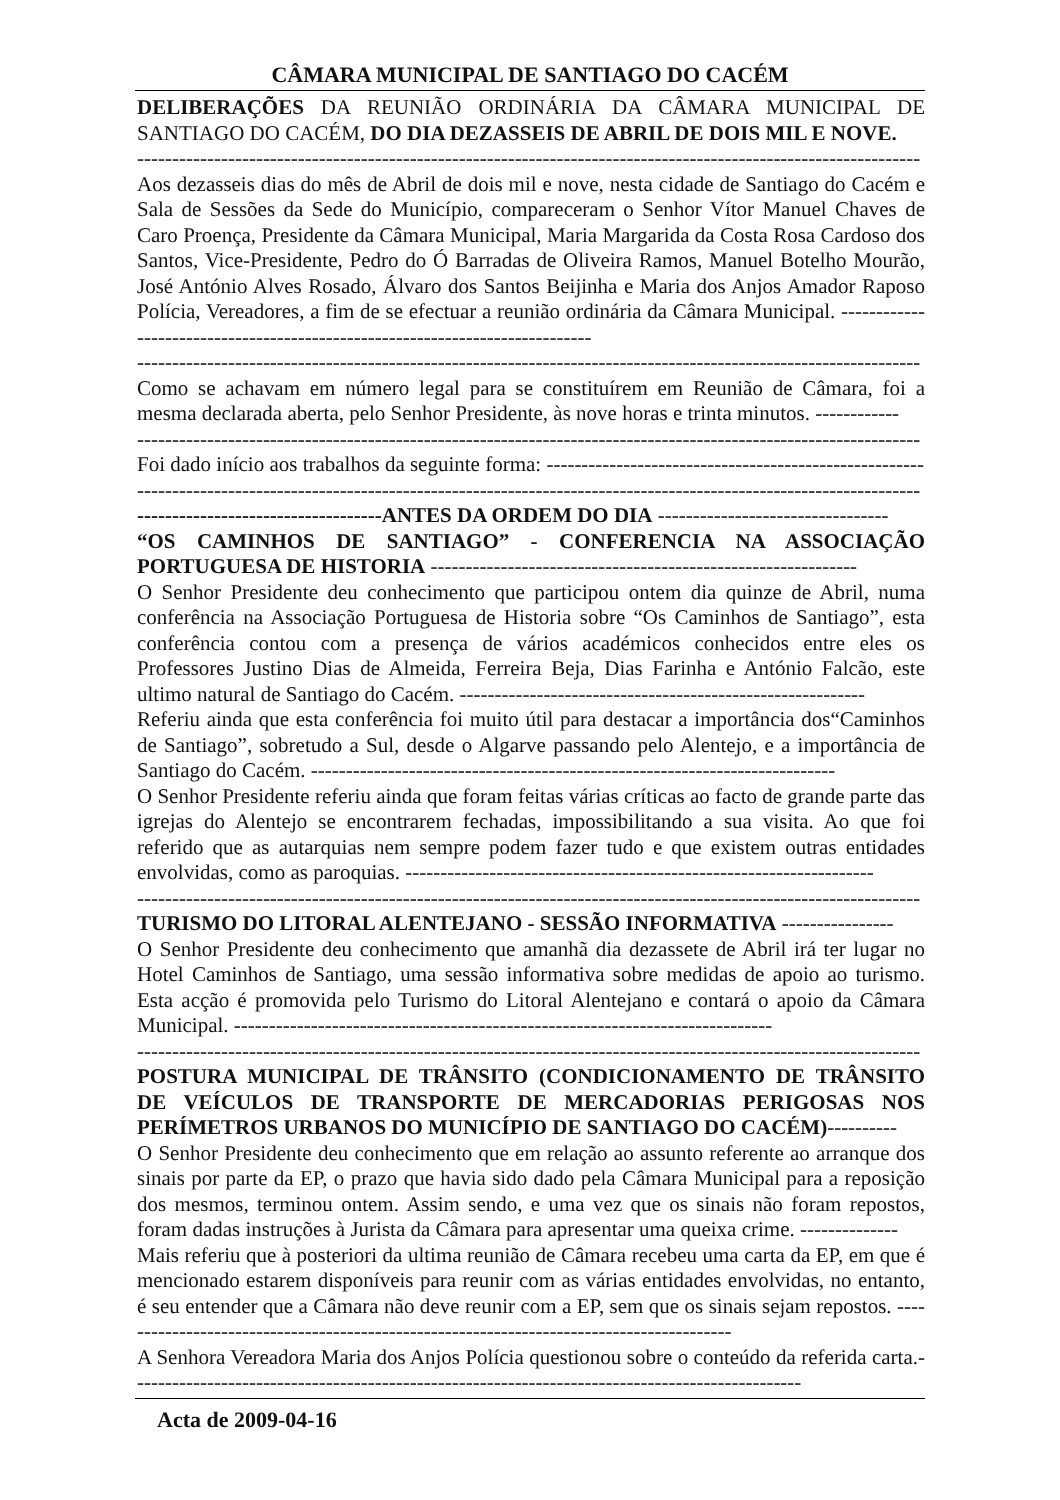CÂMARA MUNICIPAL DE SANTIAGO DO CACÉM
DELIBERAÇÕES DA REUNIÃO ORDINÁRIA DA CÂMARA MUNICIPAL DE SANTIAGO DO CACÉM, DO DIA DEZASSEIS DE ABRIL DE DOIS MIL E NOVE.
----------------------------------------------------------------------------------------------------------------
Aos dezasseis dias do mês de Abril de dois mil e nove, nesta cidade de Santiago do Cacém e Sala de Sessões da Sede do Município, compareceram o Senhor Vítor Manuel Chaves de Caro Proença, Presidente da Câmara Municipal, Maria Margarida da Costa Rosa Cardoso dos Santos, Vice-Presidente, Pedro do Ó Barradas de Oliveira Ramos, Manuel Botelho Mourão, José António Alves Rosado, Álvaro dos Santos Beijinha e Maria dos Anjos Amador Raposo Polícia, Vereadores, a fim de se efectuar a reunião ordinária da Câmara Municipal. -----------------------------------------------------------------------------
----------------------------------------------------------------------------------------------------------------
Como se achavam em número legal para se constituírem em Reunião de Câmara, foi a mesma declarada aberta, pelo Senhor Presidente, às nove horas e trinta minutos. ------------
----------------------------------------------------------------------------------------------------------------
Foi dado início aos trabalhos da seguinte forma: ------------------------------------------------------
----------------------------------------------------------------------------------------------------------------
-----------------------------------ANTES DA ORDEM DO DIA ---------------------------------
“OS CAMINHOS DE SANTIAGO” - CONFERENCIA NA ASSOCIAÇÃO PORTUGUESA DE HISTORIA -------------------------------------------------------------
O Senhor Presidente deu conhecimento que participou ontem dia quinze de Abril, numa conferência na Associação Portuguesa de Historia sobre “Os Caminhos de Santiago”, esta conferência contou com a presença de vários académicos conhecidos entre eles os Professores Justino Dias de Almeida, Ferreira Beja, Dias Farinha e António Falcão, este ultimo natural de Santiago do Cacém. ----------------------------------------------------------
Referiu ainda que esta conferência foi muito útil para destacar a importância dos“Caminhos de Santiago”, sobretudo a Sul, desde o Algarve passando pelo Alentejo, e a importância de Santiago do Cacém. ---------------------------------------------------------------------------
O Senhor Presidente referiu ainda que foram feitas várias críticas ao facto de grande parte das igrejas do Alentejo se encontrarem fechadas, impossibilitando a sua visita. Ao que foi referido que as autarquias nem sempre podem fazer tudo e que existem outras entidades envolvidas, como as paroquias. -------------------------------------------------------------------
----------------------------------------------------------------------------------------------------------------
TURISMO DO LITORAL ALENTEJANO - SESSÃO INFORMATIVA ----------------
O Senhor Presidente deu conhecimento que amanhã dia dezassete de Abril irá ter lugar no Hotel Caminhos de Santiago, uma sessão informativa sobre medidas de apoio ao turismo. Esta acção é promovida pelo Turismo do Litoral Alentejano e contará o apoio da Câmara Municipal. -----------------------------------------------------------------------------
----------------------------------------------------------------------------------------------------------------
POSTURA MUNICIPAL DE TRÂNSITO (CONDICIONAMENTO DE TRÂNSITO DE VEÍCULOS DE TRANSPORTE DE MERCADORIAS PERIGOSAS NOS PERÍMETROS URBANOS DO MUNICÍPIO DE SANTIAGO DO CACÉM)----------
O Senhor Presidente deu conhecimento que em relação ao assunto referente ao arranque dos sinais por parte da EP, o prazo que havia sido dado pela Câmara Municipal para a reposição dos mesmos, terminou ontem. Assim sendo, e uma vez que os sinais não foram repostos, foram dadas instruções à Jurista da Câmara para apresentar uma queixa crime. --------------
Mais referiu que à posteriori da ultima reunião de Câmara recebeu uma carta da EP, em que é mencionado estarem disponíveis para reunir com as várias entidades envolvidas, no entanto, é seu entender que a Câmara não deve reunir com a EP, sem que os sinais sejam repostos. -----------------------------------------------------------------------------------------
A Senhora Vereadora Maria dos Anjos Polícia questionou sobre o conteúdo da referida carta.------------------------------------------------------------------------------------------------
Acta de 2009-04-16